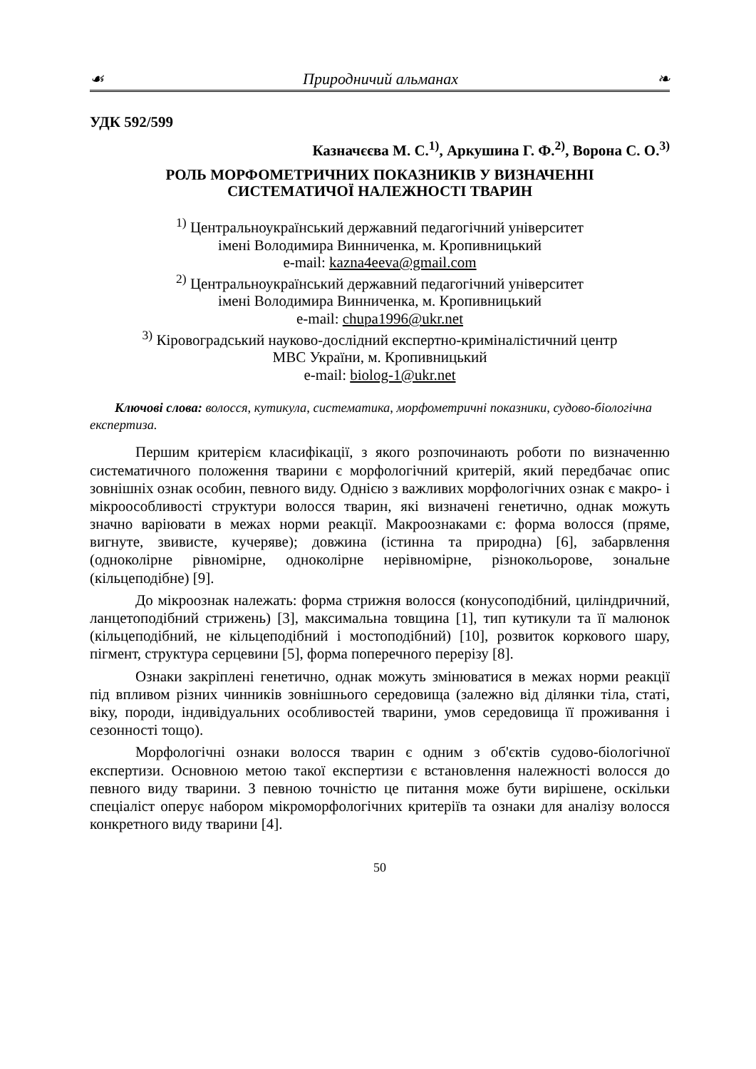☙ Природничий альманах ❧
УДК 592/599
Казначєєва М. С.<sup>1)</sup>, Аркушина Г. Ф.<sup>2)</sup>, Ворона С. О.<sup>3)</sup>
РОЛЬ МОРФОМЕТРИЧНИХ ПОКАЗНИКІВ У ВИЗНАЧЕННІ
СИСТЕМАТИЧОЇ НАЛЕЖНОСТІ ТВАРИН
<sup>1)</sup> Центральноукраїнський державний педагогічний університет
імені Володимира Винниченка, м. Кропивницький
e-mail: kazna4eeva@gmail.com
<sup>2)</sup> Центральноукраїнський державний педагогічний університет
імені Володимира Винниченка, м. Кропивницький
e-mail: chupa1996@ukr.net
<sup>3)</sup> Кіровоградський науково-дослідний експертно-криміналістичний центр
МВС України, м. Кропивницький
e-mail: biolog-1@ukr.net
Ключові слова: волосся, кутикула, систематика, морфометричні показники, судово-біологічна експертиза.
Першим критерієм класифікації, з якого розпочинають роботи по визначенню систематичного положення тварини є морфологічний критерій, який передбачає опис зовнішніх ознак особин, певного виду. Однією з важливих морфологічних ознак є макро- і мікроособливості структури волосся тварин, які визначені генетично, однак можуть значно варіювати в межах норми реакції. Макроознаками є: форма волосся (пряме, вигнуте, звивисте, кучеряве); довжина (істинна та природна) [6], забарвлення (одноколірне рівномірне, одноколірне нерівномірне, різнокольорове, зональне (кільцеподібне) [9].
До мікроознак належать: форма стрижня волосся (конусоподібний, циліндричний, ланцетоподібний стрижень) [3], максимальна товщина [1], тип кутикули та її малюнок (кільцеподібний, не кільцеподібний і мостоподібний) [10], розвиток коркового шару, пігмент, структура серцевини [5], форма поперечного перерізу [8].
Ознаки закріплені генетично, однак можуть змінюватися в межах норми реакції під впливом різних чинників зовнішнього середовища (залежно від ділянки тіла, статі, віку, породи, індивідуальних особливостей тварини, умов середовища її проживання і сезонності тощо).
Морфологічні ознаки волосся тварин є одним з об'єктів судово-біологічної експертизи. Основною метою такої експертизи є встановлення належності волосся до певного виду тварини. З певною точністю це питання може бути вирішене, оскільки спеціаліст оперує набором мікроморфологічних критеріїв та ознаки для аналізу волосся конкретного виду тварини [4].
50